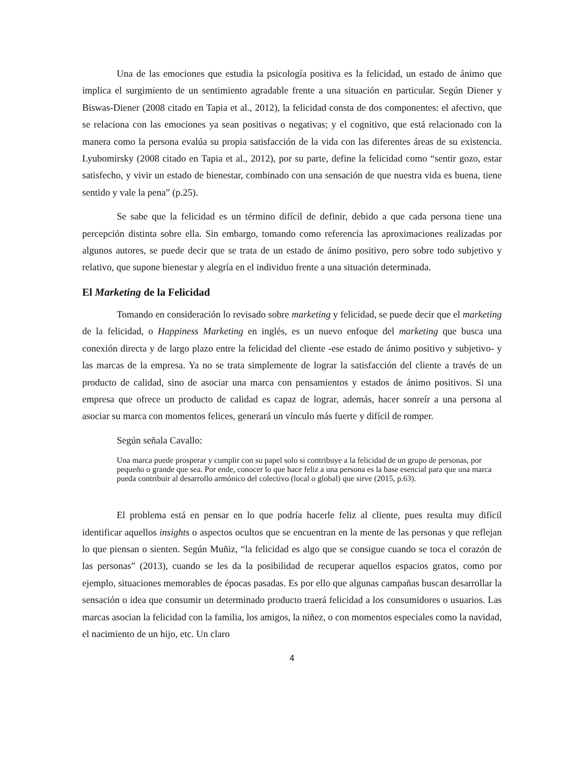Una de las emociones que estudia la psicología positiva es la felicidad, un estado de ánimo que implica el surgimiento de un sentimiento agradable frente a una situación en particular. Según Diener y Biswas-Diener (2008 citado en Tapia et al., 2012), la felicidad consta de dos componentes: el afectivo, que se relaciona con las emociones ya sean positivas o negativas; y el cognitivo, que está relacionado con la manera como la persona evalúa su propia satisfacción de la vida con las diferentes áreas de su existencia. Lyubomirsky (2008 citado en Tapia et al., 2012), por su parte, define la felicidad como “sentir gozo, estar satisfecho, y vivir un estado de bienestar, combinado con una sensación de que nuestra vida es buena, tiene sentido y vale la pena” (p.25).
Se sabe que la felicidad es un término difícil de definir, debido a que cada persona tiene una percepción distinta sobre ella. Sin embargo, tomando como referencia las aproximaciones realizadas por algunos autores, se puede decir que se trata de un estado de ánimo positivo, pero sobre todo subjetivo y relativo, que supone bienestar y alegría en el individuo frente a una situación determinada.
El Marketing de la Felicidad
Tomando en consideración lo revisado sobre marketing y felicidad, se puede decir que el marketing de la felicidad, o Happiness Marketing en inglés, es un nuevo enfoque del marketing que busca una conexión directa y de largo plazo entre la felicidad del cliente -ese estado de ánimo positivo y subjetivo- y las marcas de la empresa. Ya no se trata simplemente de lograr la satisfacción del cliente a través de un producto de calidad, sino de asociar una marca con pensamientos y estados de ánimo positivos. Si una empresa que ofrece un producto de calidad es capaz de lograr, además, hacer sonreír a una persona al asociar su marca con momentos felices, generará un vínculo más fuerte y difícil de romper.
Según señala Cavallo:
Una marca puede prosperar y cumplir con su papel solo si contribuye a la felicidad de un grupo de personas, por pequeño o grande que sea. Por ende, conocer lo que hace feliz a una persona es la base esencial para que una marca pueda contribuir al desarrollo armónico del colectivo (local o global) que sirve (2015, p.63).
El problema está en pensar en lo que podría hacerle feliz al cliente, pues resulta muy difícil identificar aquellos insights o aspectos ocultos que se encuentran en la mente de las personas y que reflejan lo que piensan o sienten. Según Muñiz, “la felicidad es algo que se consigue cuando se toca el corazón de las personas” (2013), cuando se les da la posibilidad de recuperar aquellos espacios gratos, como por ejemplo, situaciones memorables de épocas pasadas. Es por ello que algunas campañas buscan desarrollar la sensación o idea que consumir un determinado producto traerá felicidad a los consumidores o usuarios. Las marcas asocian la felicidad con la familia, los amigos, la niñez, o con momentos especiales como la navidad, el nacimiento de un hijo, etc. Un claro
4